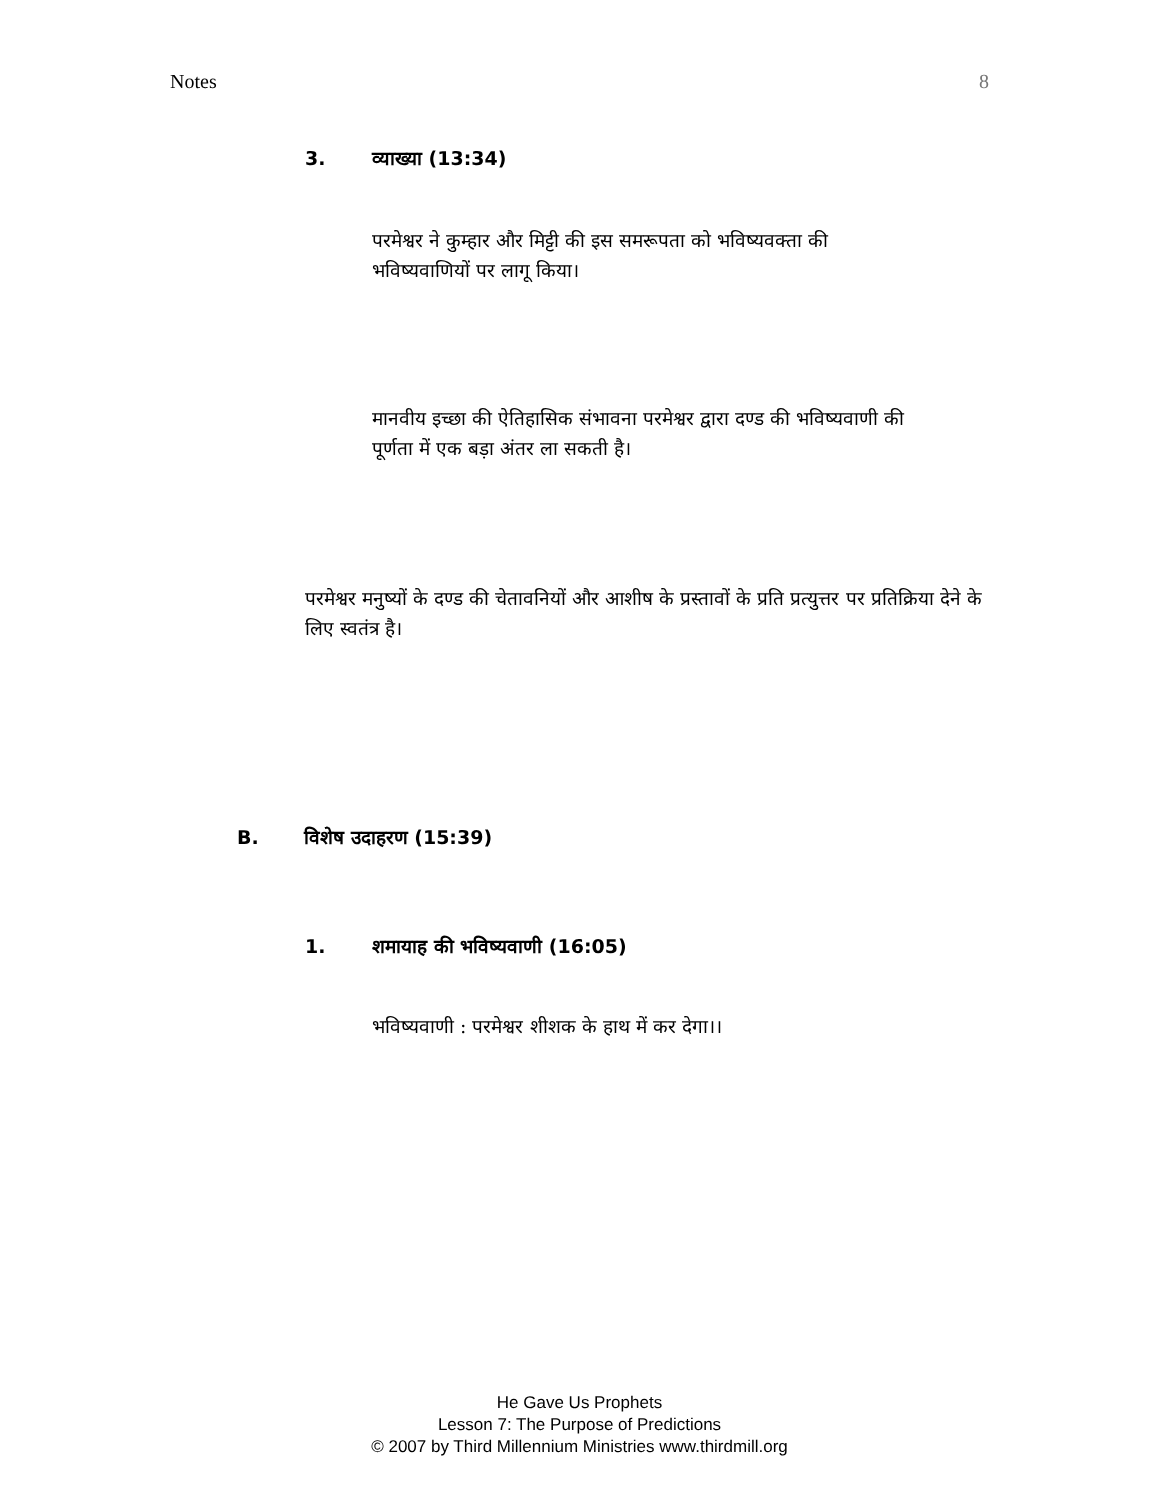Notes 8
3. व्याख्या (13:34)
परमेश्वर ने कुम्हार और मिट्टी की इस समरूपता को भविष्यवक्ता की भविष्यवाणियों पर लागू किया।
मानवीय इच्छा की ऐतिहासिक संभावना परमेश्वर द्वारा दण्ड की भविष्यवाणी की पूर्णता में एक बड़ा अंतर ला सकती है।
परमेश्वर मनुष्यों के दण्ड की चेतावनियों और आशीष के प्रस्तावों के प्रति प्रत्युत्तर पर प्रतिक्रिया देने के लिए स्वतंत्र है।
B. विशेष उदाहरण (15:39)
1. शमायाह की भविष्यवाणी (16:05)
भविष्यवाणी : परमेश्वर शीशक के हाथ में कर देगा।।
He Gave Us Prophets
Lesson 7: The Purpose of Predictions
© 2007 by Third Millennium Ministries www.thirdmill.org